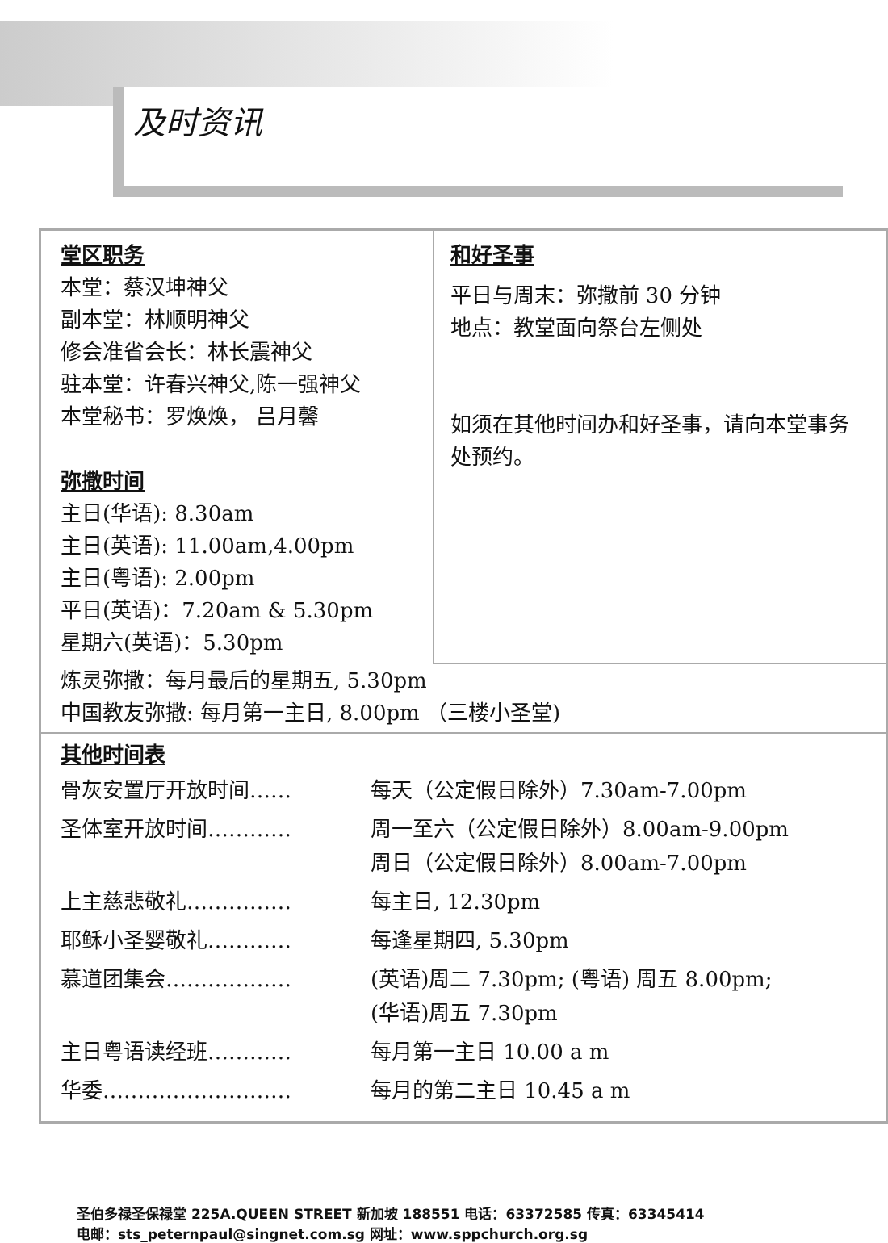及时资讯
堂区职务
本堂：蔡汉坤神父
副本堂：林顺明神父
修会准省会长：林长震神父
驻本堂：许春兴神父,陈一强神父
本堂秘书：罗焕焕， 吕月馨
弥撒时间
主日(华语): 8.30am
主日(英语): 11.00am,4.00pm
主日(粤语): 2.00pm
平日(英语)：7.20am & 5.30pm
星期六(英语)：5.30pm
和好圣事
平日与周末：弥撒前 30 分钟
地点：教堂面向祭台左侧处
如须在其他时间办和好圣事，请向本堂事务处预约。
炼灵弥撒：每月最后的星期五, 5.30pm
中国教友弥撒: 每月第一主日, 8.00pm （三楼小圣堂)
其他时间表
| 骨灰安置厅开放时间…… | 每天（公定假日除外）7.30am-7.00pm |
| 圣体室开放时间………… | 周一至六（公定假日除外）8.00am-9.00pm 周日（公定假日除外）8.00am-7.00pm |
| 上主慈悲敬礼…………… | 每主日, 12.30pm |
| 耶稣小圣婴敬礼………… | 每逢星期四, 5.30pm |
| 慕道团集会……………… | (英语)周二 7.30pm; (粤语) 周五 8.00pm; (华语)周五 7.30pm |
| 主日粤语读经班………… | 每月第一主日 10.00 a m |
| 华委……………………… | 每月的第二主日 10.45 a m |
圣伯多禄圣保禄堂 225A.QUEEN STREET 新加坡 188551 电话：63372585 传真：63345414
电邮：sts_peternpaul@singnet.com.sg 网址：www.sppchurch.org.sg